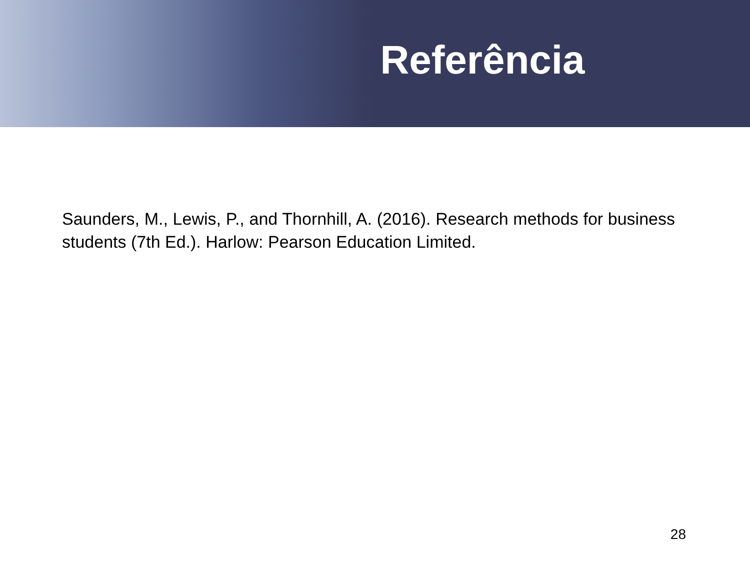Referência
Saunders, M., Lewis, P., and Thornhill, A. (2016). Research methods for business students (7th Ed.). Harlow: Pearson Education Limited.
28